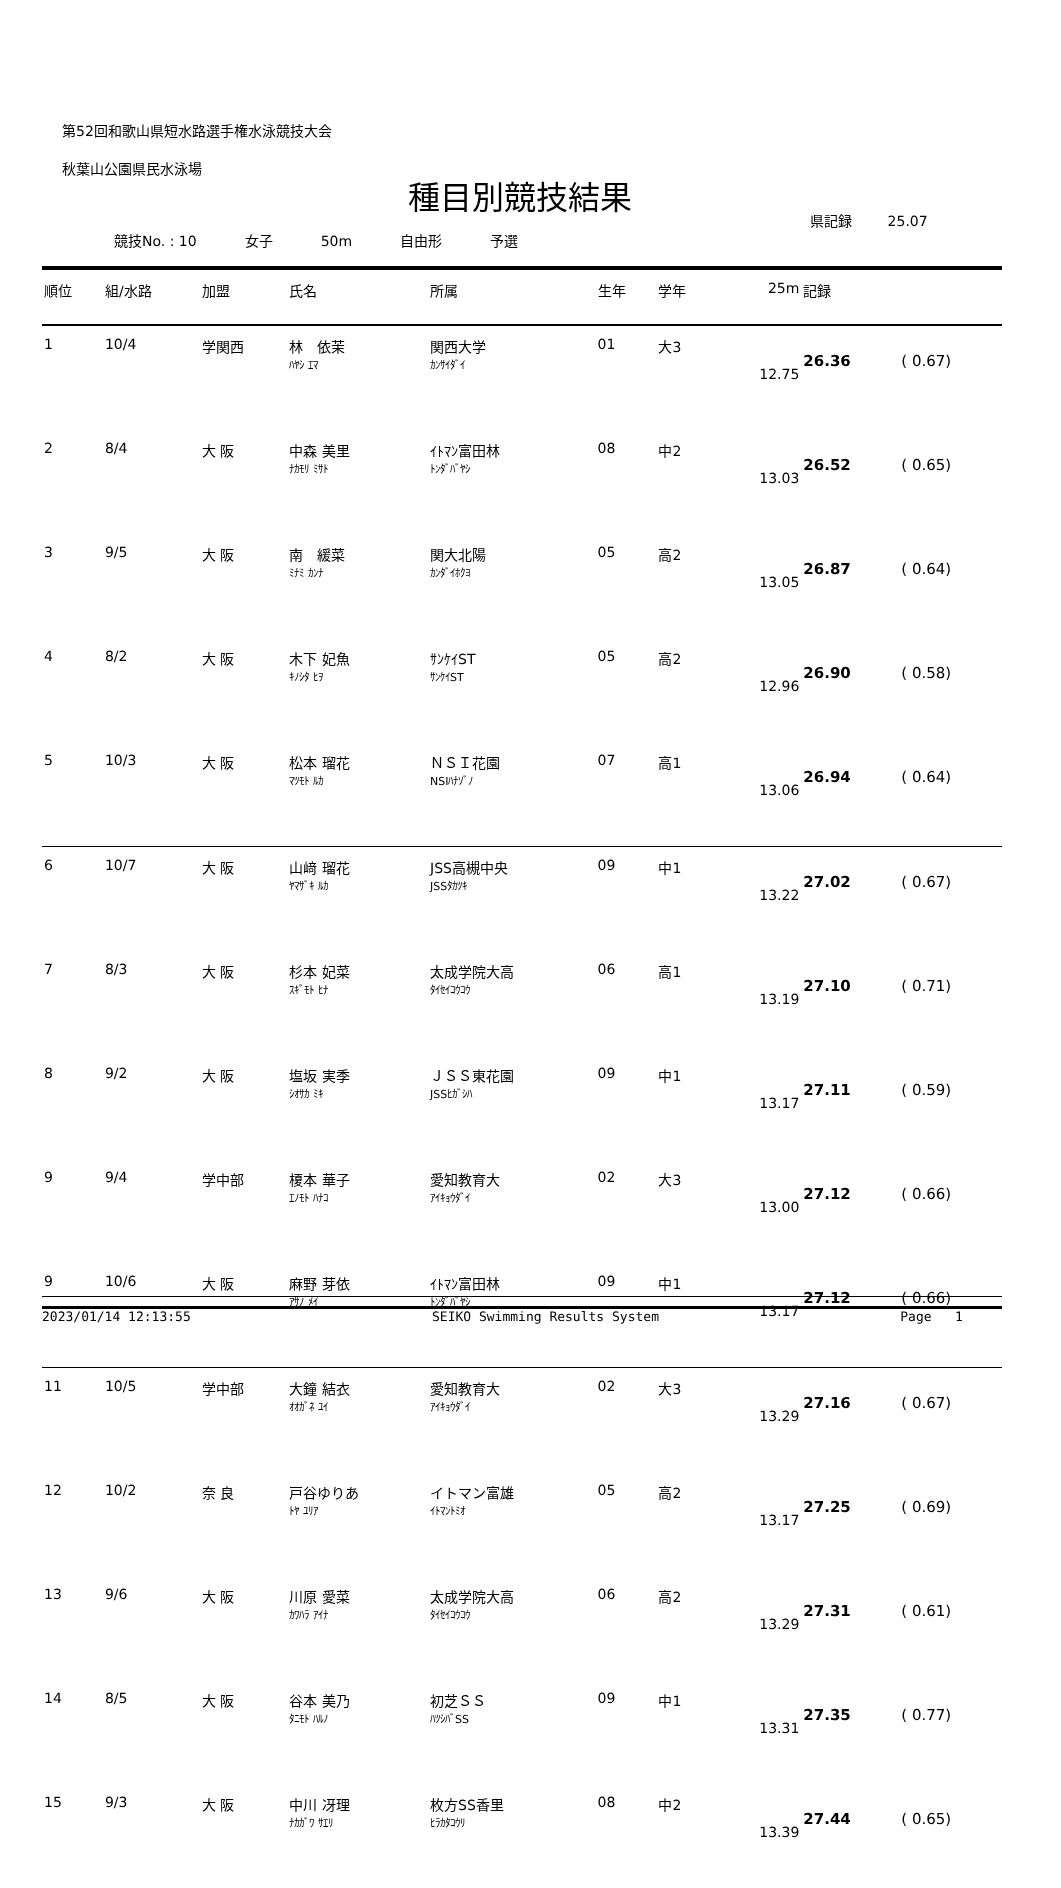第52回和歌山県短水路選手権水泳競技大会
秋葉山公園県民水泳場
種目別競技結果
県記録 25.07
競技No. : 10 女子 50m 自由形 予選
| 順位 | 組/水路 | 加盟 | 氏名 | 所属 | 生年 | 学年 | 25m | 記録 | |
| --- | --- | --- | --- | --- | --- | --- | --- | --- | --- |
| 1 | 10/4 | 学関西 | 林 依茉 ﾊﾔｼ ｴﾏ | 関西大学 ｶﾝｻｲﾀﾞｲ | 01 | 大3 | 12.75 | 26.36 | ( 0.67) |
| 2 | 8/4 | 大 阪 | 中森 美里 ﾅｶﾓﾘ ﾐｻﾄ | ｲﾄﾏﾝ富田林 ﾄﾝﾀﾞﾊﾞﾔｼ | 08 | 中2 | 13.03 | 26.52 | ( 0.65) |
| 3 | 9/5 | 大 阪 | 南 緩菜 ﾐﾅﾐ ｶﾝﾅ | 関大北陽 ｶﾝﾀﾞｲﾎｸﾖ | 05 | 高2 | 13.05 | 26.87 | ( 0.64) |
| 4 | 8/2 | 大 阪 | 木下 妃魚 ｷﾉｼﾀ ﾋｦ | ｻﾝｹｲST ｻﾝｹｲST | 05 | 高2 | 12.96 | 26.90 | ( 0.58) |
| 5 | 10/3 | 大 阪 | 松本 瑠花 ﾏﾂﾓﾄ ﾙｶ | ＮＳＩ花園 NSIﾊﾅｿﾞﾉ | 07 | 高1 | 13.06 | 26.94 | ( 0.64) |
| 6 | 10/7 | 大 阪 | 山﨑 瑠花 ﾔﾏｻﾞｷ ﾙｶ | JSS高槻中央 JSSﾀｶﾂｷ | 09 | 中1 | 13.22 | 27.02 | ( 0.67) |
| 7 | 8/3 | 大 阪 | 杉本 妃菜 ｽｷﾞﾓﾄ ﾋﾅ | 太成学院大高 ﾀｲｾｲｺｳｺｳ | 06 | 高1 | 13.19 | 27.10 | ( 0.71) |
| 8 | 9/2 | 大 阪 | 塩坂 実季 ｼｵｻｶ ﾐｷ | ＪＳＳ東花園 JSSﾋｶﾞｼﾊ | 09 | 中1 | 13.17 | 27.11 | ( 0.59) |
| 9 | 9/4 | 学中部 | 榎本 華子 ｴﾉﾓﾄ ﾊﾅｺ | 愛知教育大 ｱｲｷｮｳﾀﾞｲ | 02 | 大3 | 13.00 | 27.12 | ( 0.66) |
| 9 | 10/6 | 大 阪 | 麻野 芽依 ｱｻﾉ ﾒｲ | ｲﾄﾏﾝ富田林 ﾄﾝﾀﾞﾊﾞﾔｼ | 09 | 中1 | 13.17 | 27.12 | ( 0.66) |
| 11 | 10/5 | 学中部 | 大鐘 結衣 ｵｵｶﾞﾈ ﾕｲ | 愛知教育大 ｱｲｷｮｳﾀﾞｲ | 02 | 大3 | 13.29 | 27.16 | ( 0.67) |
| 12 | 10/2 | 奈 良 | 戸谷ゆりあ ﾄﾔ ﾕﾘｱ | イトマン富雄 ｲﾄﾏﾝﾄﾐｵ | 05 | 高2 | 13.17 | 27.25 | ( 0.69) |
| 13 | 9/6 | 大 阪 | 川原 愛菜 ｶﾜﾊﾗ ｱｲﾅ | 太成学院大高 ﾀｲｾｲｺｳｺｳ | 06 | 高2 | 13.29 | 27.31 | ( 0.61) |
| 14 | 8/5 | 大 阪 | 谷本 美乃 ﾀﾆﾓﾄ ﾊﾙﾉ | 初芝ＳＳ ﾊﾂｼﾊﾞSS | 09 | 中1 | 13.31 | 27.35 | ( 0.77) |
| 15 | 9/3 | 大 阪 | 中川 冴理 ﾅｶｶﾞﾜ ｻｴﾘ | 枚方SS香里 ﾋﾗｶﾀｺｳﾘ | 08 | 中2 | 13.39 | 27.44 | ( 0.65) |
2023/01/14 12:13:55 SEIKO Swimming Results System Page 1